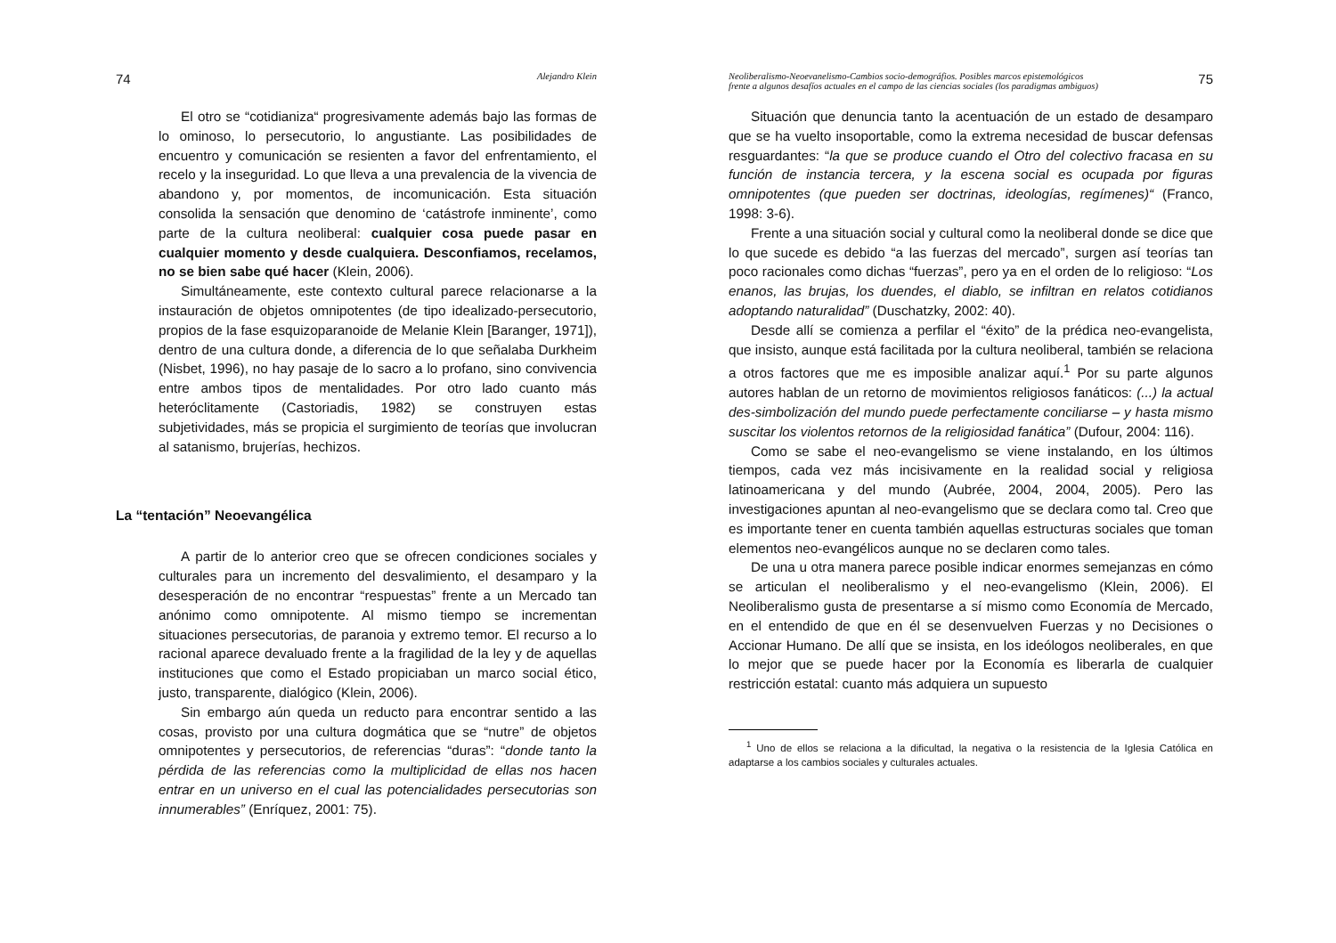74 Alejandro Klein
El otro se “cotidianiza“ progresivamente además bajo las formas de lo ominoso, lo persecutorio, lo angustiante. Las posibilidades de encuentro y comunicación se resienten a favor del enfrentamiento, el recelo y la inseguridad. Lo que lleva a una prevalencia de la vivencia de abandono y, por momentos, de incomunicación. Esta situación consolida la sensación que denomino de ‘catástrofe inminente’, como parte de la cultura neoliberal: cualquier cosa puede pasar en cualquier momento y desde cualquiera. Desconfiamos, recelamos, no se bien sabe qué hacer (Klein, 2006).
Simultáneamente, este contexto cultural parece relacionarse a la instauración de objetos omnipotentes (de tipo idealizado-persecutorio, propios de la fase esquizoparanoide de Melanie Klein [Baranger, 1971]), dentro de una cultura donde, a diferencia de lo que señalaba Durkheim (Nisbet, 1996), no hay pasaje de lo sacro a lo profano, sino convivencia entre ambos tipos de mentalidades. Por otro lado cuanto más heteróclitamente (Castoriadis, 1982) se construyen estas subjetividades, más se propicia el surgimiento de teorías que involucran al satanismo, brujerías, hechizos.
La “tentación” Neoevangélica
A partir de lo anterior creo que se ofrecen condiciones sociales y culturales para un incremento del desvalimiento, el desamparo y la desesperación de no encontrar “respuestas” frente a un Mercado tan anónimo como omnipotente. Al mismo tiempo se incrementan situaciones persecutorias, de paranoia y extremo temor. El recurso a lo racional aparece devaluado frente a la fragilidad de la ley y de aquellas instituciones que como el Estado propiciaban un marco social ético, justo, transparente, dialógico (Klein, 2006).
Sin embargo aún queda un reducto para encontrar sentido a las cosas, provisto por una cultura dogmática que se “nutre” de objetos omnipotentes y persecutorios, de referencias “duras”: “donde tanto la pérdida de las referencias como la multiplicidad de ellas nos hacen entrar en un universo en el cual las potencialidades persecutorias son innumerables” (Enríquez, 2001: 75).
Neoliberalismo-Neoevanelismo-Cambios socio-demográfios. Posibles marcos epistemológicos
frente a algunos desafíos actuales en el campo de las ciencias sociales (los paradigmas ambiguos) 75
Situación que denuncia tanto la acentuación de un estado de desamparo que se ha vuelto insoportable, como la extrema necesidad de buscar defensas resguardantes: “la que se produce cuando el Otro del colectivo fracasa en su función de instancia tercera, y la escena social es ocupada por figuras omnipotentes (que pueden ser doctrinas, ideologías, regímenes)“ (Franco, 1998: 3-6).
Frente a una situación social y cultural como la neoliberal donde se dice que lo que sucede es debido “a las fuerzas del mercado”, surgen así teorías tan poco racionales como dichas “fuerzas”, pero ya en el orden de lo religioso: “Los enanos, las brujas, los duendes, el diablo, se infiltran en relatos cotidianos adoptando naturalidad” (Duschatzky, 2002: 40).
Desde allí se comienza a perfilar el “éxito” de la prédica neo-evangelista, que insisto, aunque está facilitada por la cultura neoliberal, también se relaciona a otros factores que me es imposible analizar aquí.<sup>1</sup> Por su parte algunos autores hablan de un retorno de movimientos religiosos fanáticos: (...) la actual des-simbolización del mundo puede perfectamente conciliarse – y hasta mismo suscitar los violentos retornos de la religiosidad fanática” (Dufour, 2004: 116).
Como se sabe el neo-evangelismo se viene instalando, en los últimos tiempos, cada vez más incisivamente en la realidad social y religiosa latinoamericana y del mundo (Aubrée, 2004, 2004, 2005). Pero las investigaciones apuntan al neo-evangelismo que se declara como tal. Creo que es importante tener en cuenta también aquellas estructuras sociales que toman elementos neo-evangélicos aunque no se declaren como tales.
De una u otra manera parece posible indicar enormes semejanzas en cómo se articulan el neoliberalismo y el neo-evangelismo (Klein, 2006). El Neoliberalismo gusta de presentarse a sí mismo como Economía de Mercado, en el entendido de que en él se desenvuelven Fuerzas y no Decisiones o Accionar Humano. De allí que se insista, en los ideólogos neoliberales, en que lo mejor que se puede hacer por la Economía es liberarla de cualquier restricción estatal: cuanto más adquiera un supuesto
<sup>1</sup> Uno de ellos se relaciona a la dificultad, la negativa o la resistencia de la Iglesia Católica en adaptarse a los cambios sociales y culturales actuales.